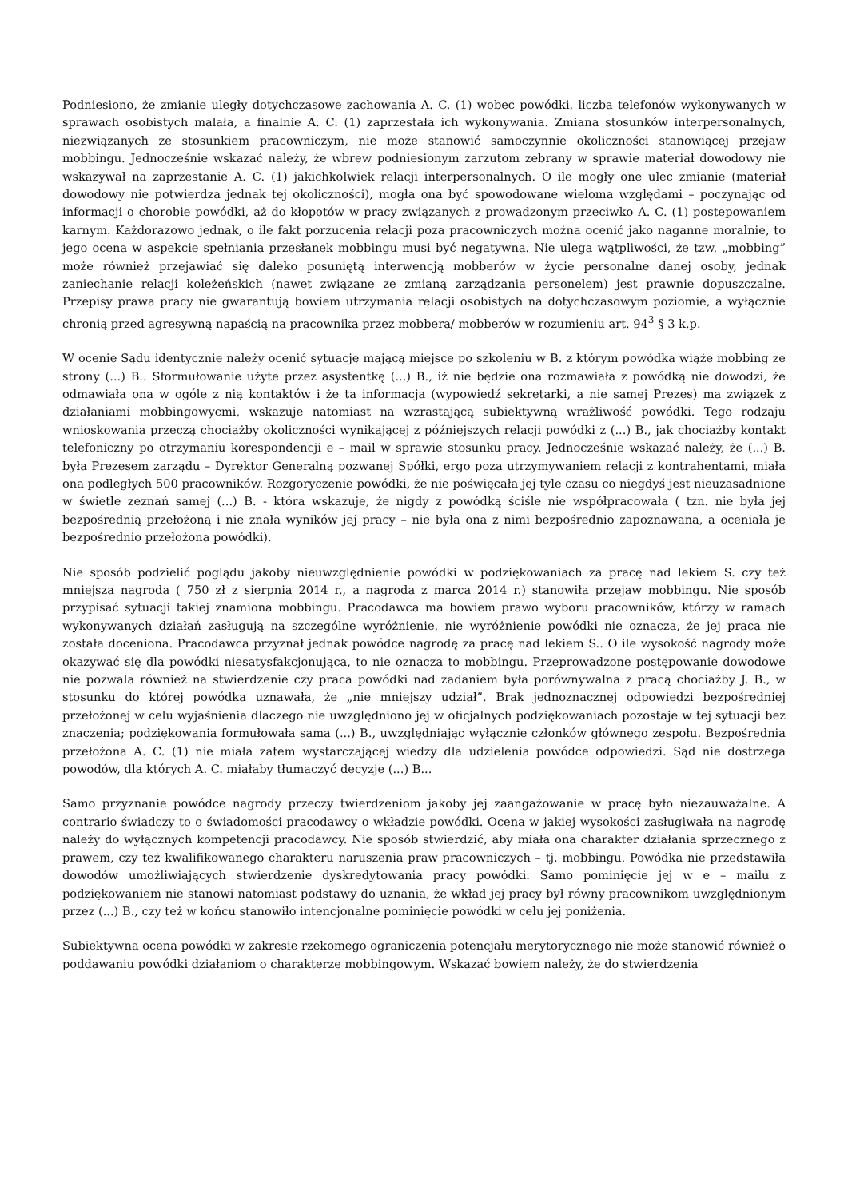Podniesiono, że zmianie uległy dotychczasowe zachowania A. C. (1) wobec powódki, liczba telefonów wykonywanych w sprawach osobistych malała, a finalnie A. C. (1) zaprzestała ich wykonywania. Zmiana stosunków interpersonalnych, niezwiązanych ze stosunkiem pracowniczym, nie może stanowić samoczynnie okoliczności stanowiącej przejaw mobbingu. Jednocześnie wskazać należy, że wbrew podniesionym zarzutom zebrany w sprawie materiał dowodowy nie wskazywał na zaprzestanie A. C. (1) jakichkolwiek relacji interpersonalnych. O ile mogły one ulec zmianie (materiał dowodowy nie potwierdza jednak tej okoliczności), mogła ona być spowodowane wieloma względami – poczynając od informacji o chorobie powódki, aż do kłopotów w pracy związanych z prowadzonym przeciwko A. C. (1) postepowaniem karnym. Każdorazowo jednak, o ile fakt porzucenia relacji poza pracowniczych można ocenić jako naganne moralnie, to jego ocena w aspekcie spełniania przesłanek mobbingu musi być negatywna. Nie ulega wątpliwości, że tzw. „mobbing” może również przejawiać się daleko posuniętą interwencją mobberów w życie personalne danej osoby, jednak zaniechanie relacji koleżeńskich (nawet związane ze zmianą zarządzania personelem) jest prawnie dopuszczalne. Przepisy prawa pracy nie gwarantują bowiem utrzymania relacji osobistych na dotychczasowym poziomie, a wyłącznie chronią przed agresywną napaścią na pracownika przez mobbera/ mobberów w rozumieniu art. 94<sup>3</sup> § 3 k.p.
W ocenie Sądu identycznie należy ocenić sytuację mającą miejsce po szkoleniu w B. z którym powódka wiąże mobbing ze strony (...) B.. Sformułowanie użyte przez asystentkę (...) B., iż nie będzie ona rozmawiała z powódką nie dowodzi, że odmawiała ona w ogóle z nią kontaktów i że ta informacja (wypowiedź sekretarki, a nie samej Prezes) ma związek z działaniami mobbingowycmi, wskazuje natomiast na wzrastającą subiektywną wrażliwość powódki. Tego rodzaju wnioskowania przeczą chociażby okoliczności wynikającej z późniejszych relacji powódki z (...) B., jak chociażby kontakt telefoniczny po otrzymaniu korespondencji e – mail w sprawie stosunku pracy. Jednocześnie wskazać należy, że (...) B. była Prezesem zarządu – Dyrektor Generalną pozwanej Spółki, ergo poza utrzymywaniem relacji z kontrahentami, miała ona podległych 500 pracowników. Rozgoryczenie powódki, że nie poświęcała jej tyle czasu co niegdyś jest nieuzasadnione w świetle zeznań samej (...) B. - która wskazuje, że nigdy z powódką ściśle nie współpracowała ( tzn. nie była jej bezpośrednią przełożoną i nie znała wyników jej pracy – nie była ona z nimi bezpośrednio zapoznawana, a oceniała je bezpośrednio przełożona powódki).
Nie sposób podzielić poglądu jakoby nieuwzględnienie powódki w podziękowaniach za pracę nad lekiem S. czy też mniejsza nagroda ( 750 zł z sierpnia 2014 r., a nagroda z marca 2014 r.) stanowiła przejaw mobbingu. Nie sposób przypisać sytuacji takiej znamiona mobbingu. Pracodawca ma bowiem prawo wyboru pracowników, którzy w ramach wykonywanych działań zasługują na szczególne wyróżnienie, nie wyróżnienie powódki nie oznacza, że jej praca nie została doceniona. Pracodawca przyznał jednak powódce nagrodę za pracę nad lekiem S.. O ile wysokość nagrody może okazywać się dla powódki niesatysfakcjonująca, to nie oznacza to mobbingu. Przeprowadzone postępowanie dowodowe nie pozwala również na stwierdzenie czy praca powódki nad zadaniem była porównywalna z pracą chociażby J. B., w stosunku do której powódka uznawała, że „nie mniejszy udział”. Brak jednoznacznej odpowiedzi bezpośredniej przełożonej w celu wyjaśnienia dlaczego nie uwzględniono jej w oficjalnych podziękowaniach pozostaje w tej sytuacji bez znaczenia; podziękowania formułowała sama (...) B., uwzględniając wyłącznie członków głównego zespołu. Bezpośrednia przełożona A. C. (1) nie miała zatem wystarczającej wiedzy dla udzielenia powódce odpowiedzi. Sąd nie dostrzega powodów, dla których A. C. miałaby tłumaczyć decyzje (...) B...
Samo przyznanie powódce nagrody przeczy twierdzeniom jakoby jej zaangażowanie w pracę było niezauważalne. A contrario świadczy to o świadomości pracodawcy o wkładzie powódki. Ocena w jakiej wysokości zasługiwała na nagrodę należy do wyłącznych kompetencji pracodawcy. Nie sposób stwierdzić, aby miała ona charakter działania sprzecznego z prawem, czy też kwalifikowanego charakteru naruszenia praw pracowniczych – tj. mobbingu. Powódka nie przedstawiła dowodów umożliwiających stwierdzenie dyskredytowania pracy powódki. Samo pominięcie jej w e – mailu z podziękowaniem nie stanowi natomiast podstawy do uznania, że wkład jej pracy był równy pracownikom uwzględnionym przez (...) B., czy też w końcu stanowiło intencjonalne pominięcie powódki w celu jej poniżenia.
Subiektywna ocena powódki w zakresie rzekomego ograniczenia potencjału merytorycznego nie może stanowić również o poddawaniu powódki działaniom o charakterze mobbingowym. Wskazać bowiem należy, że do stwierdzenia